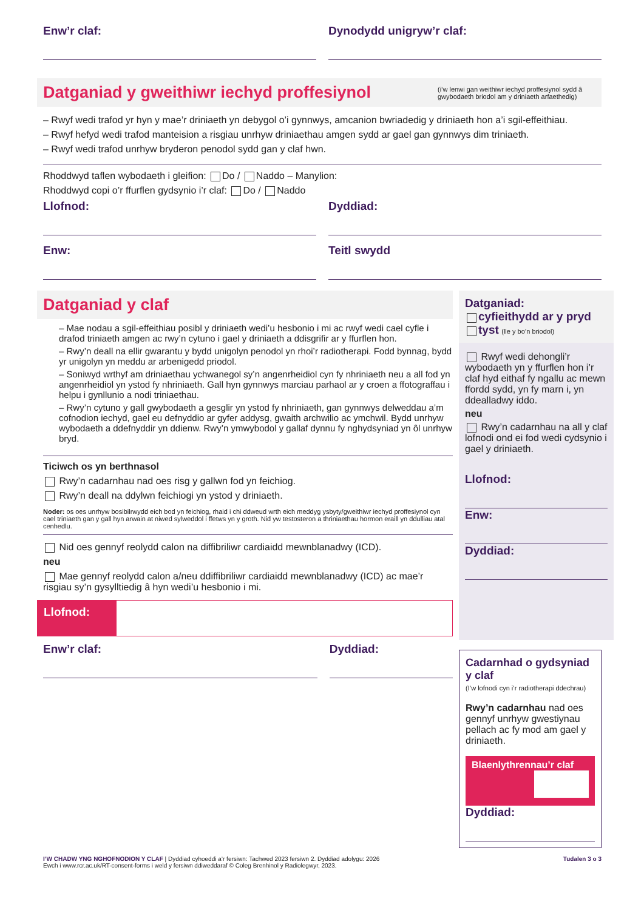Enw’r claf: Dynodydd unigryw’r claf:
Datganiad y gweithiwr iechyd proffesiynol (i’w lenwi gan weithiwr iechyd proffesiynol sydd â gwybodaeth briodol am y driniaeth arfaethedig)
– Rwyf wedi trafod yr hyn y mae’r driniaeth yn debygol o’i gynnwys, amcanion bwriadedig y driniaeth hon a’i sgil-effeithiau.
– Rwyf hefyd wedi trafod manteision a risgiau unrhyw driniaethau amgen sydd ar gael gan gynnwys dim triniaeth.
– Rwyf wedi trafod unrhyw bryderon penodol sydd gan y claf hwn.
Rhoddwyd taflen wybodaeth i gleifion: Do / Naddo – Manylion:
Rhoddwyd copi o’r ffurflen gydsynio i’r claf: Do / Naddo
Llofnod: Dyddiad:
Enw: Teitl swydd
Datganiad y claf
– Mae nodau a sgil-effeithiau posibl y driniaeth wedi’u hesbonio i mi ac rwyf wedi cael cyfle i drafod triniaeth amgen ac rwy’n cytuno i gael y driniaeth a ddisgrifir ar y ffurflen hon.
– Rwy’n deall na ellir gwarantu y bydd unigolyn penodol yn rhoi’r radiotherapi. Fodd bynnag, bydd yr unigolyn yn meddu ar arbenigedd priodol.
– Soniwyd wrthyf am driniaethau ychwanegol sy’n angenrheidiol cyn fy nhriniaeth neu a all fod yn angenrheidiol yn ystod fy nhriniaeth. Gall hyn gynnwys marciau parhaol ar y croen a ffotograffau i helpu i gynllunio a nodi triniaethau.
– Rwy’n cytuno y gall gwybodaeth a gesglir yn ystod fy nhriniaeth, gan gynnwys delweddau a’m cofnodion iechyd, gael eu defnyddio ar gyfer addysg, gwaith archwilio ac ymchwil. Bydd unrhyw wybodaeth a ddefnyddir yn ddienw. Rwy’n ymwybodol y gallaf dynnu fy nghydsyniad yn ôl unrhyw bryd.
Ticiwch os yn berthnasol
Rwy’n cadarnhau nad oes risg y gallwn fod yn feichiog.
Rwy’n deall na ddylwn feichiogi yn ystod y driniaeth.
Noder: os oes unrhyw bosibilrwydd eich bod yn feichiog, rhaid i chi ddweud wrth eich meddyg ysbyty/gweithiwr iechyd proffesiynol cyn cael triniaeth gan y gall hyn arwain at niwed sylweddol i ffetws yn y groth. Nid yw testosteron a thriniaethau hormon eraill yn ddulliau atal cenhedlu.
Nid oes gennyf reolydd calon na diffibriliwr cardiaidd mewnblanadwy (ICD).
neu
Mae gennyf reolydd calon a/neu ddiffibriliwr cardiaidd mewnblanadwy (ICD) ac mae’r risgiau sy’n gysylltiedig â hyn wedi’u hesbonio i mi.
Llofnod:
Enw’r claf: Dyddiad:
Datganiad:
cyfieithydd ar y pryd
tyst (lle y bo’n briodol)
Rwyf wedi dehongli’r wybodaeth yn y ffurflen hon i’r claf hyd eithaf fy ngallu ac mewn ffordd sydd, yn fy marn i, yn ddealladwy iddo.
neu
Rwy’n cadarnhau na all y claf lofnodi ond ei fod wedi cydsynio i gael y driniaeth.
Llofnod:
Enw:
Dyddiad:
Cadarnhad o gydsyniad y claf
(I’w lofnodi cyn i’r radiotherapi ddechrau)
Rwy’n cadarnhau nad oes gennyf unrhyw gwestiynau pellach ac fy mod am gael y driniaeth.
Blaenlythrennau’r claf
Dyddiad:
I’W CHADW YNG NGHOFNODION Y CLAF | Dyddiad cyhoeddi a’r fersiwn: Tachwed 2023 fersiwn 2. Dyddiad adolygu: 2026
Ewch i www.rcr.ac.uk/RT-consent-forms i weld y fersiwn ddiweddaraf © Coleg Brenhinol y Radiolegwyr, 2023.
Tudalen 3 o 3